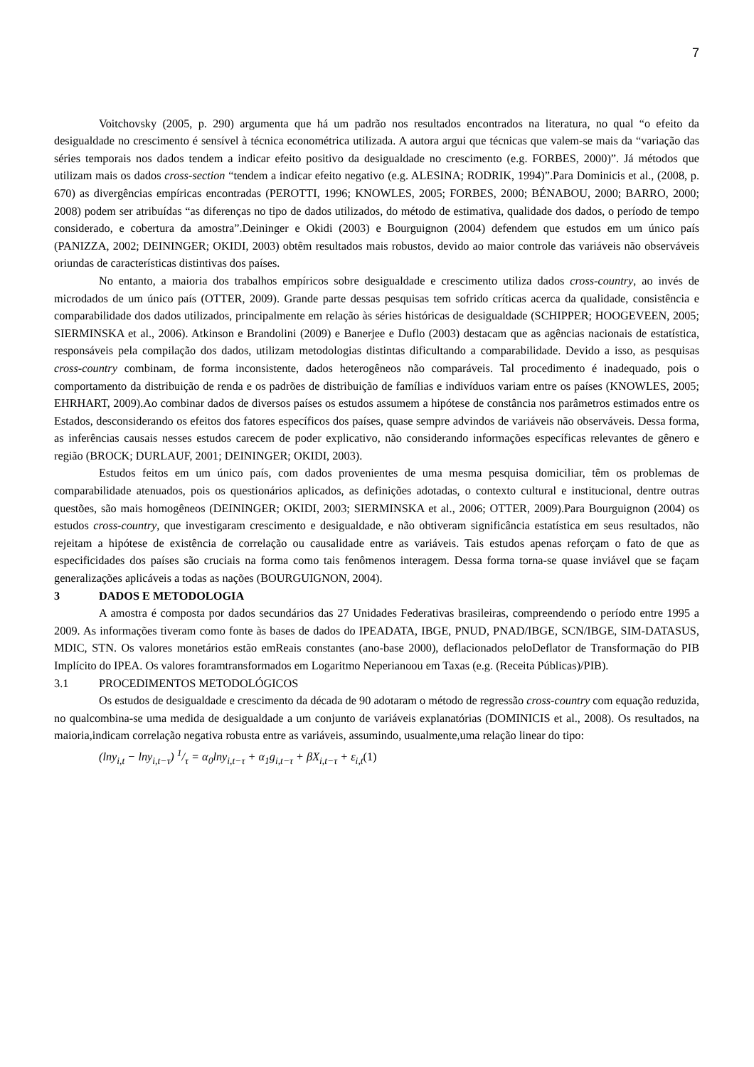7
Voitchovsky (2005, p. 290) argumenta que há um padrão nos resultados encontrados na literatura, no qual “o efeito da desigualdade no crescimento é sensível à técnica econométrica utilizada. A autora argui que técnicas que valem-se mais da “variação das séries temporais nos dados tendem a indicar efeito positivo da desigualdade no crescimento (e.g. FORBES, 2000)”. Já métodos que utilizam mais os dados cross-section “tendem a indicar efeito negativo (e.g. ALESINA; RODRIK, 1994)”.Para Dominicis et al., (2008, p. 670) as divergências empíricas encontradas (PEROTTI, 1996; KNOWLES, 2005; FORBES, 2000; BÉNABOU, 2000; BARRO, 2000; 2008) podem ser atribuídas “as diferenças no tipo de dados utilizados, do método de estimativa, qualidade dos dados, o período de tempo considerado, e cobertura da amostra”.Deininger e Okidi (2003) e Bourguignon (2004) defendem que estudos em um único país (PANIZZA, 2002; DEININGER; OKIDI, 2003) obtêm resultados mais robustos, devido ao maior controle das variáveis não observáveis oriundas de características distintivas dos países.
No entanto, a maioria dos trabalhos empíricos sobre desigualdade e crescimento utiliza dados cross-country, ao invés de microdados de um único país (OTTER, 2009). Grande parte dessas pesquisas tem sofrido críticas acerca da qualidade, consistência e comparabilidade dos dados utilizados, principalmente em relação às séries históricas de desigualdade (SCHIPPER; HOOGEVEEN, 2005; SIERMINSKA et al., 2006). Atkinson e Brandolini (2009) e Banerjee e Duflo (2003) destacam que as agências nacionais de estatística, responsáveis pela compilação dos dados, utilizam metodologias distintas dificultando a comparabilidade. Devido a isso, as pesquisas cross-country combinam, de forma inconsistente, dados heterogêneos não comparáveis. Tal procedimento é inadequado, pois o comportamento da distribuição de renda e os padrões de distribuição de famílias e indivíduos variam entre os países (KNOWLES, 2005; EHRHART, 2009).Ao combinar dados de diversos países os estudos assumem a hipótese de constância nos parâmetros estimados entre os Estados, desconsiderando os efeitos dos fatores específicos dos países, quase sempre advindos de variáveis não observáveis. Dessa forma, as inferências causais nesses estudos carecem de poder explicativo, não considerando informações específicas relevantes de gênero e região (BROCK; DURLAUF, 2001; DEININGER; OKIDI, 2003).
Estudos feitos em um único país, com dados provenientes de uma mesma pesquisa domiciliar, têm os problemas de comparabilidade atenuados, pois os questionários aplicados, as definições adotadas, o contexto cultural e institucional, dentre outras questões, são mais homogêneos (DEININGER; OKIDI, 2003; SIERMINSKA et al., 2006; OTTER, 2009).Para Bourguignon (2004) os estudos cross-country, que investigaram crescimento e desigualdade, e não obtiveram significância estatística em seus resultados, não rejeitam a hipótese de existência de correlação ou causalidade entre as variáveis. Tais estudos apenas reforçam o fato de que as especificidades dos países são cruciais na forma como tais fenômenos interagem. Dessa forma torna-se quase inviável que se façam generalizações aplicáveis a todas as nações (BOURGUIGNON, 2004).
3 DADOS E METODOLOGIA
A amostra é composta por dados secundários das 27 Unidades Federativas brasileiras, compreendendo o período entre 1995 a 2009. As informações tiveram como fonte às bases de dados do IPEADATA, IBGE, PNUD, PNAD/IBGE, SCN/IBGE, SIM-DATASUS, MDIC, STN. Os valores monetários estão emReais constantes (ano-base 2000), deflacionados peloDeflator de Transformação do PIB Implícito do IPEA. Os valores foramtransformados em Logaritmo Neperianoou em Taxas (e.g. (Receita Públicas)/PIB).
3.1 PROCEDIMENTOS METODOLÓGICOS
Os estudos de desigualdade e crescimento da década de 90 adotaram o método de regressão cross-country com equação reduzida, no qualcombina-se uma medida de desigualdade a um conjunto de variáveis explanatórias (DOMINICIS et al., 2008). Os resultados, na maioria,indicam correlação negativa robusta entre as variáveis, assumindo, usualmente,uma relação linear do tipo:
(lny<sub>i,t</sub> − lny<sub>i,t−τ</sub>) 1/τ = α<sub>0</sub>lny<sub>i,t−τ</sub> + α<sub>1</sub>g<sub>i,t−τ</sub> + βX<sub>i,t−τ</sub> + ε<sub>i,t</sub>(1)